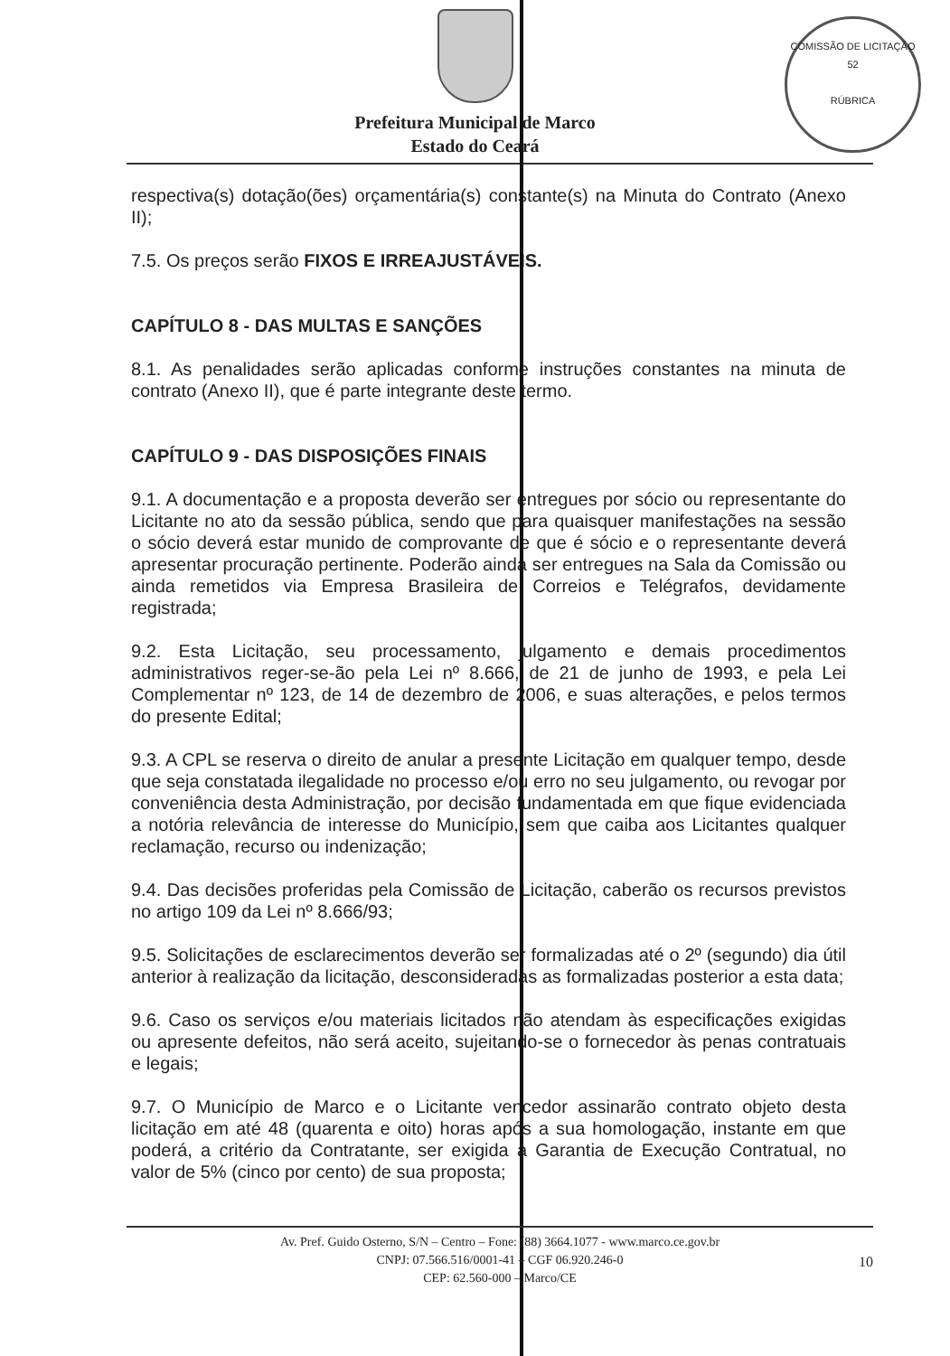COMISSÃO DE LICITAÇÃO
52
RÚBRICA
Prefeitura Municipal de Marco
Estado do Ceará
respectiva(s) dotação(ões) orçamentária(s) constante(s) na Minuta do Contrato (Anexo II);
7.5. Os preços serão FIXOS E IRREAJUSTÁVEIS.
CAPÍTULO 8 - DAS MULTAS E SANÇÕES
8.1. As penalidades serão aplicadas conforme instruções constantes na minuta de contrato (Anexo II), que é parte integrante deste termo.
CAPÍTULO 9 - DAS DISPOSIÇÕES FINAIS
9.1. A documentação e a proposta deverão ser entregues por sócio ou representante do Licitante no ato da sessão pública, sendo que para quaisquer manifestações na sessão o sócio deverá estar munido de comprovante de que é sócio e o representante deverá apresentar procuração pertinente. Poderão ainda ser entregues na Sala da Comissão ou ainda remetidos via Empresa Brasileira de Correios e Telégrafos, devidamente registrada;
9.2. Esta Licitação, seu processamento, julgamento e demais procedimentos administrativos reger-se-ão pela Lei nº 8.666, de 21 de junho de 1993, e pela Lei Complementar nº 123, de 14 de dezembro de 2006, e suas alterações, e pelos termos do presente Edital;
9.3. A CPL se reserva o direito de anular a presente Licitação em qualquer tempo, desde que seja constatada ilegalidade no processo e/ou erro no seu julgamento, ou revogar por conveniência desta Administração, por decisão fundamentada em que fique evidenciada a notória relevância de interesse do Município, sem que caiba aos Licitantes qualquer reclamação, recurso ou indenização;
9.4. Das decisões proferidas pela Comissão de Licitação, caberão os recursos previstos no artigo 109 da Lei nº 8.666/93;
9.5. Solicitações de esclarecimentos deverão ser formalizadas até o 2º (segundo) dia útil anterior à realização da licitação, desconsideradas as formalizadas posterior a esta data;
9.6. Caso os serviços e/ou materiais licitados não atendam às especificações exigidas ou apresente defeitos, não será aceito, sujeitando-se o fornecedor às penas contratuais e legais;
9.7. O Município de Marco e o Licitante vencedor assinarão contrato objeto desta licitação em até 48 (quarenta e oito) horas após a sua homologação, instante em que poderá, a critério da Contratante, ser exigida a Garantia de Execução Contratual, no valor de 5% (cinco por cento) de sua proposta;
Av. Pref. Guido Osterno, S/N – Centro – Fone: (88) 3664.1077 - www.marco.ce.gov.br
CNPJ: 07.566.516/0001-41 – CGF 06.920.246-0
CEP: 62.560-000 – Marco/CE
10